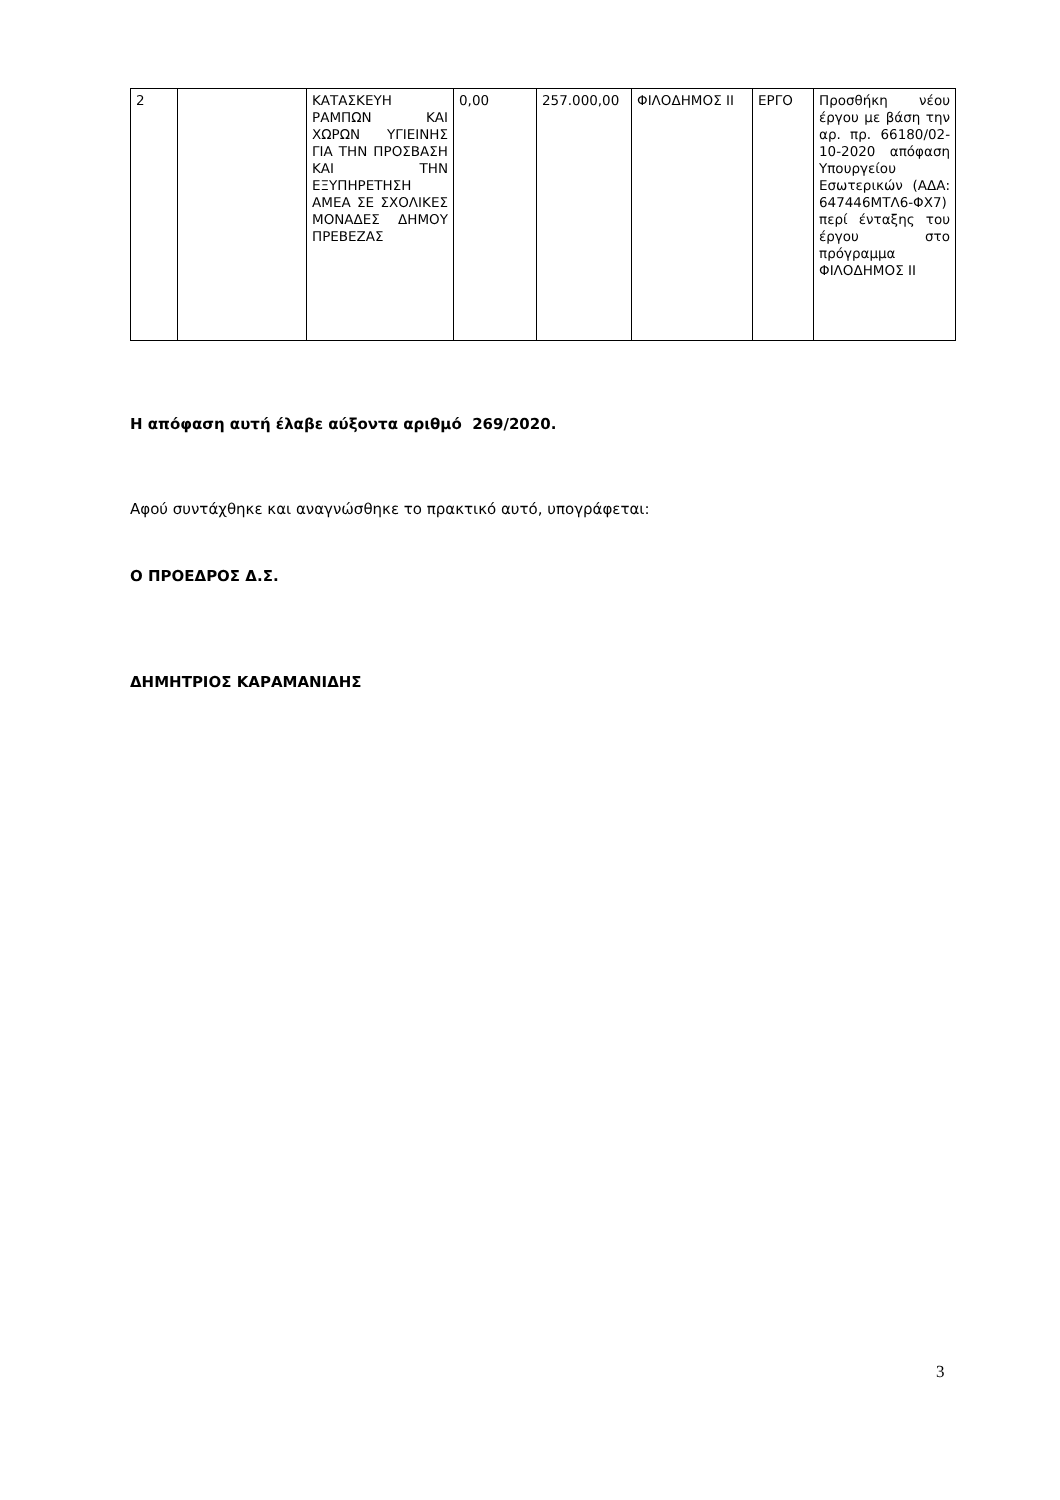| 2 | | ΚΑΤΑΣΚΕΥΗ ΡΑΜΠΩΝ ΚΑΙ ΧΩΡΩΝ ΥΓΙΕΙΝΗΣ ΓΙΑ ΤΗΝ ΠΡΟΣΒΑΣΗ ΚΑΙ ΤΗΝ ΕΞΥΠΗΡΕΤΗΣΗ ΑΜΕΑ ΣΕ ΣΧΟΛΙΚΕΣ ΜΟΝΑΔΕΣ ΔΗΜΟΥ ΠΡΕΒΕΖΑΣ | 0,00 | 257.000,00 | ΦΙΛΟΔΗΜΟΣ ΙΙ | ΕΡΓΟ | Προσθήκη νέου έργου με βάση την αρ. πρ. 66180/02-10-2020 απόφαση Υπουργείου Εσωτερικών (ΑΔΑ: 647446ΜΤΛ6-ΦΧ7) περί ένταξης του έργου στο πρόγραμμα ΦΙΛΟΔΗΜΟΣ ΙΙ |
Η απόφαση αυτή έλαβε αύξοντα αριθμό 269/2020.
Αφού συντάχθηκε και αναγνώσθηκε το πρακτικό αυτό, υπογράφεται:
Ο ΠΡΟΕΔΡΟΣ Δ.Σ.
ΔΗΜΗΤΡΙΟΣ ΚΑΡΑΜΑΝΙΔΗΣ
3